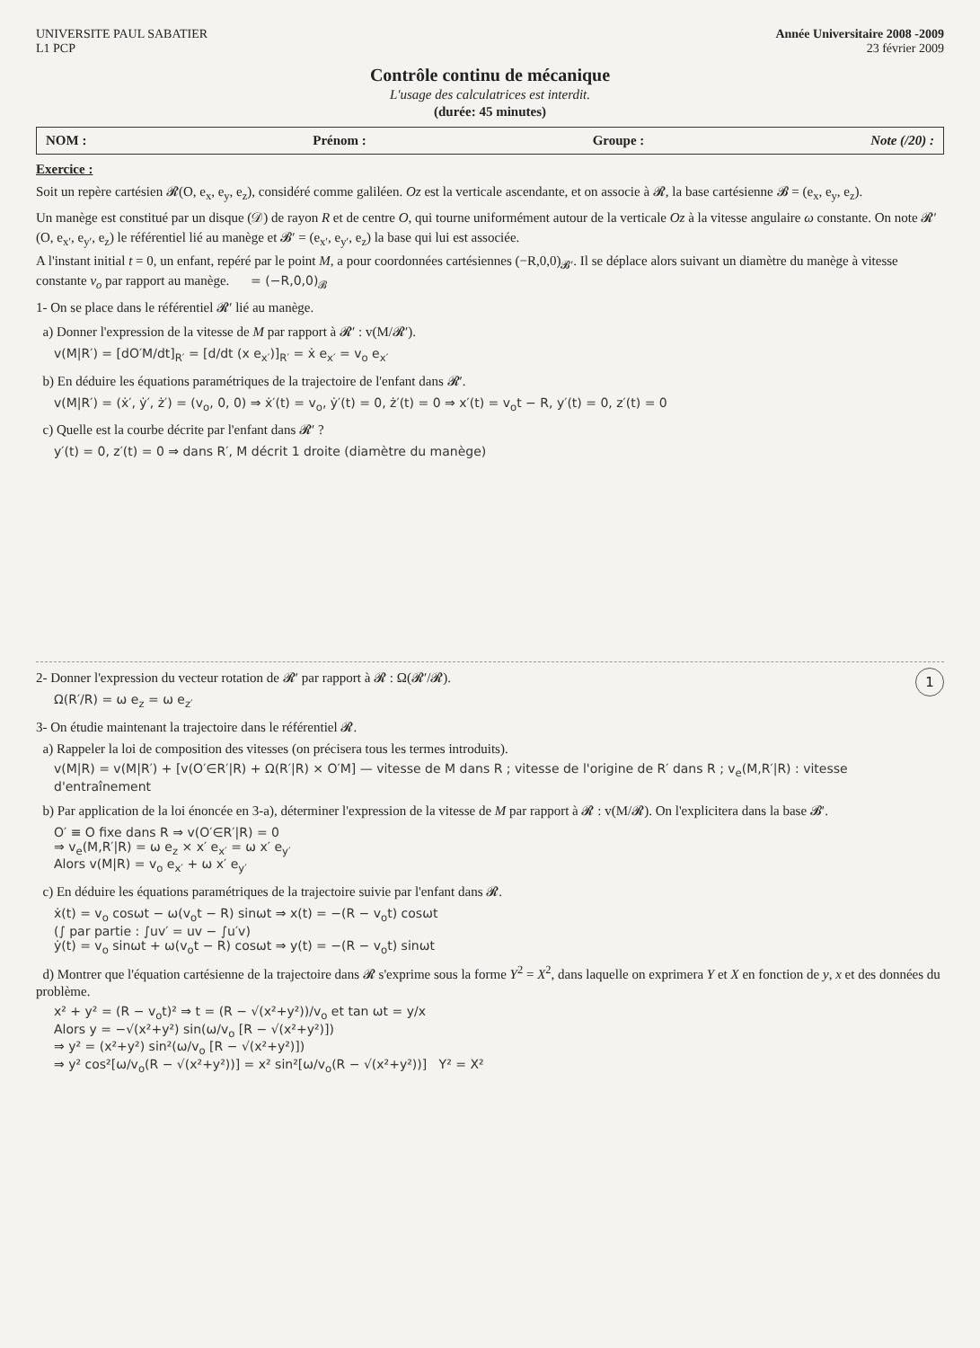UNIVERSITE PAUL SABATIER
L1 PCP
Année Universitaire 2008 -2009
23 février 2009
Contrôle continu de mécanique
L'usage des calculatrices est interdit.
(durée: 45 minutes)
NOM : Prénom : Groupe : Note (/20) :
Exercice :
Soit un repère cartésien 𝓡(O, e<sub>x</sub>, e<sub>y</sub>, e<sub>z</sub>), considéré comme galiléen. Oz est la verticale ascendante, et on associe à 𝓡, la base cartésienne 𝓑 = (e<sub>x</sub>, e<sub>y</sub>, e<sub>z</sub>).
Un manège est constitué par un disque (𝒟) de rayon R et de centre O, qui tourne uniformément autour de la verticale Oz à la vitesse angulaire ω constante. On note 𝓡′(O, e<sub>x′</sub>, e<sub>y′</sub>, e<sub>z</sub>) le référentiel lié au manège et 𝓑′ = (e<sub>x′</sub>, e<sub>y′</sub>, e<sub>z</sub>) la base qui lui est associée.
A l'instant initial t = 0, un enfant, repéré par le point M, a pour coordonnées cartésiennes (−R,0,0)<sub>𝓑′</sub>. Il se déplace alors suivant un diamètre du manège à vitesse constante v<sub>o</sub> par rapport au manège. = (−R,0,0)<sub>𝓑</sub>
1- On se place dans le référentiel 𝓡′ lié au manège.
a) Donner l'expression de la vitesse de M par rapport à 𝓡′ : v(M/𝓡′).
v(M|R′) = [dO′M/dt]<sub>R′</sub> = [d/dt (x e<sub>x′</sub>)]<sub>R′</sub> = ẋ e<sub>x′</sub> = v<sub>o</sub> e<sub>x′</sub>
b) En déduire les équations paramétriques de la trajectoire de l'enfant dans 𝓡′.
v(M|R′) = (ẋ′, ẏ′, ż′) = (v<sub>o</sub>, 0, 0) ⇒ ẋ′(t) = v<sub>o</sub>, ẏ′(t) = 0, ż′(t) = 0 ⇒ x′(t) = v<sub>o</sub>t − R, y′(t) = 0, z′(t) = 0
c) Quelle est la courbe décrite par l'enfant dans 𝓡′ ?
y′(t) = 0, z′(t) = 0 ⇒ dans R′, M décrit 1 droite (diamètre du manège)
1
2- Donner l'expression du vecteur rotation de 𝓡′ par rapport à 𝓡 : Ω(𝓡′/𝓡).
Ω(R′/R) = ω e<sub>z</sub> = ω e<sub>z′</sub>
3- On étudie maintenant la trajectoire dans le référentiel 𝓡.
a) Rappeler la loi de composition des vitesses (on précisera tous les termes introduits).
v(M|R) = v(M|R′) + [v(O′∈R′|R) + Ω(R′|R) × O′M] — vitesse de M dans R ; vitesse de l'origine de R′ dans R ; v<sub>e</sub>(M,R′|R) : vitesse d'entraînement
b) Par application de la loi énoncée en 3-a), déterminer l'expression de la vitesse de M par rapport à 𝓡 : v(M/𝓡). On l'explicitera dans la base 𝓑′.
O′ ≡ O fixe dans R ⇒ v(O′∈R′|R) = 0
⇒ v<sub>e</sub>(M,R′|R) = ω e<sub>z</sub> × x′ e<sub>x′</sub> = ω x′ e<sub>y′</sub>
Alors v(M|R) = v<sub>o</sub> e<sub>x′</sub> + ω x′ e<sub>y′</sub>
c) En déduire les équations paramétriques de la trajectoire suivie par l'enfant dans 𝓡.
ẋ(t) = v<sub>o</sub> cosωt − ω(v<sub>o</sub>t − R) sinωt ⇒ x(t) = −(R − v<sub>o</sub>t) cosωt
(∫ par partie : ∫uv′ = uv − ∫u′v)
ẏ(t) = v<sub>o</sub> sinωt + ω(v<sub>o</sub>t − R) cosωt ⇒ y(t) = −(R − v<sub>o</sub>t) sinωt
d) Montrer que l'équation cartésienne de la trajectoire dans 𝓡 s'exprime sous la forme Y<sup>2</sup> = X<sup>2</sup>, dans laquelle on exprimera Y et X en fonction de y, x et des données du problème.
x² + y² = (R − v<sub>o</sub>t)² ⇒ t = (R − √(x²+y²))/v<sub>o</sub> et tan ωt = y/x
Alors y = −√(x²+y²) sin(ω/v<sub>o</sub> [R − √(x²+y²)])
⇒ y² = (x²+y²) sin²(ω/v<sub>o</sub> [R − √(x²+y²)])
⇒ y² cos²[ω/v<sub>o</sub>(R − √(x²+y²))] = x² sin²[ω/v<sub>o</sub>(R − √(x²+y²))] Y² = X²